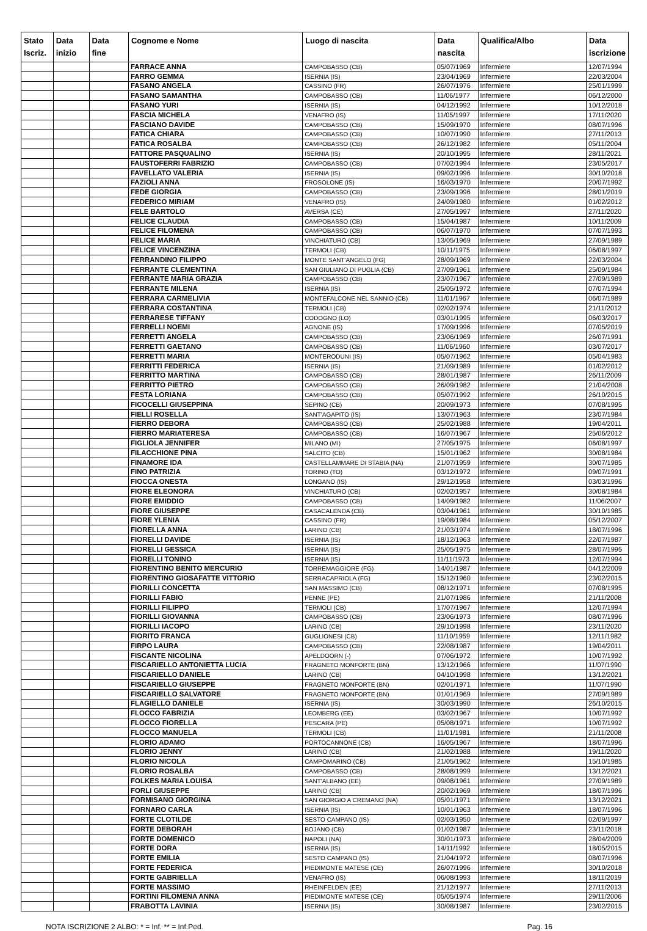| Stato Iscriz. | Data inizio | Data fine | Cognome e Nome | Luogo di nascita | Data nascita | Qualifica/Albo | Data iscrizione |
| --- | --- | --- | --- | --- | --- | --- | --- |
| | | | FARRACE ANNA | CAMPOBASSO (CB) | 05/07/1969 | Infermiere | 12/07/1994 |
| | | | FARRO GEMMA | ISERNIA (IS) | 23/04/1969 | Infermiere | 22/03/2004 |
| | | | FASANO ANGELA | CASSINO (FR) | 26/07/1976 | Infermiere | 25/01/1999 |
| | | | FASANO SAMANTHA | CAMPOBASSO (CB) | 11/06/1977 | Infermiere | 06/12/2000 |
| | | | FASANO YURI | ISERNIA (IS) | 04/12/1992 | Infermiere | 10/12/2018 |
| | | | FASCIA MICHELA | VENAFRO (IS) | 11/05/1997 | Infermiere | 17/11/2020 |
| | | | FASCIANO DAVIDE | CAMPOBASSO (CB) | 15/09/1970 | Infermiere | 08/07/1996 |
| | | | FATICA CHIARA | CAMPOBASSO (CB) | 10/07/1990 | Infermiere | 27/11/2013 |
| | | | FATICA ROSALBA | CAMPOBASSO (CB) | 26/12/1982 | Infermiere | 05/11/2004 |
| | | | FATTORE PASQUALINO | ISERNIA (IS) | 20/10/1995 | Infermiere | 28/11/2021 |
| | | | FAUSTOFERRI FABRIZIO | CAMPOBASSO (CB) | 07/02/1994 | Infermiere | 23/05/2017 |
| | | | FAVELLATO VALERIA | ISERNIA (IS) | 09/02/1996 | Infermiere | 30/10/2018 |
| | | | FAZIOLI ANNA | FROSOLONE (IS) | 16/03/1970 | Infermiere | 20/07/1992 |
| | | | FEDE GIORGIA | CAMPOBASSO (CB) | 23/09/1996 | Infermiere | 28/01/2019 |
| | | | FEDERICO MIRIAM | VENAFRO (IS) | 24/09/1980 | Infermiere | 01/02/2012 |
| | | | FELE BARTOLO | AVERSA (CE) | 27/05/1997 | Infermiere | 27/11/2020 |
| | | | FELICE CLAUDIA | CAMPOBASSO (CB) | 15/04/1987 | Infermiere | 10/11/2009 |
| | | | FELICE FILOMENA | CAMPOBASSO (CB) | 06/07/1970 | Infermiere | 07/07/1993 |
| | | | FELICE MARIA | VINCHIATURO (CB) | 13/05/1969 | Infermiere | 27/09/1989 |
| | | | FELICE VINCENZINA | TERMOLI (CB) | 10/11/1975 | Infermiere | 06/08/1997 |
| | | | FERRANDINO FILIPPO | MONTE SANT'ANGELO (FG) | 28/09/1969 | Infermiere | 22/03/2004 |
| | | | FERRANTE CLEMENTINA | SAN GIULIANO DI PUGLIA (CB) | 27/09/1961 | Infermiere | 25/09/1984 |
| | | | FERRANTE MARIA GRAZIA | CAMPOBASSO (CB) | 23/07/1967 | Infermiere | 27/09/1989 |
| | | | FERRANTE MILENA | ISERNIA (IS) | 25/05/1972 | Infermiere | 07/07/1994 |
| | | | FERRARA CARMELIVIA | MONTEFALCONE NEL SANNIO (CB) | 11/01/1967 | Infermiere | 06/07/1989 |
| | | | FERRARA COSTANTINA | TERMOLI (CB) | 02/02/1974 | Infermiere | 21/11/2012 |
| | | | FERRARESE TIFFANY | CODOGNO (LO) | 03/01/1995 | Infermiere | 06/03/2017 |
| | | | FERRELLI NOEMI | AGNONE (IS) | 17/09/1996 | Infermiere | 07/05/2019 |
| | | | FERRETTI ANGELA | CAMPOBASSO (CB) | 23/06/1969 | Infermiere | 26/07/1991 |
| | | | FERRETTI GAETANO | CAMPOBASSO (CB) | 11/06/1960 | Infermiere | 03/07/2017 |
| | | | FERRETTI MARIA | MONTERODUNI (IS) | 05/07/1962 | Infermiere | 05/04/1983 |
| | | | FERRITTI FEDERICA | ISERNIA (IS) | 21/09/1989 | Infermiere | 01/02/2012 |
| | | | FERRITTO MARTINA | CAMPOBASSO (CB) | 28/01/1987 | Infermiere | 26/11/2009 |
| | | | FERRITTO PIETRO | CAMPOBASSO (CB) | 26/09/1982 | Infermiere | 21/04/2008 |
| | | | FESTA LORIANA | CAMPOBASSO (CB) | 05/07/1992 | Infermiere | 26/10/2015 |
| | | | FICOCELLI GIUSEPPINA | SEPINO (CB) | 20/09/1973 | Infermiere | 07/08/1995 |
| | | | FIELLI ROSELLA | SANT'AGAPITO (IS) | 13/07/1963 | Infermiere | 23/07/1984 |
| | | | FIERRO DEBORA | CAMPOBASSO (CB) | 25/02/1988 | Infermiere | 19/04/2011 |
| | | | FIERRO MARIATERESA | CAMPOBASSO (CB) | 16/07/1967 | Infermiere | 25/06/2012 |
| | | | FIGLIOLA JENNIFER | MILANO (MI) | 27/05/1975 | Infermiere | 06/08/1997 |
| | | | FILACCHIONE PINA | SALCITO (CB) | 15/01/1962 | Infermiere | 30/08/1984 |
| | | | FINAMORE IDA | CASTELLAMMARE DI STABIA (NA) | 21/07/1959 | Infermiere | 30/07/1985 |
| | | | FINO PATRIZIA | TORINO (TO) | 03/12/1972 | Infermiere | 09/07/1991 |
| | | | FIOCCA ONESTA | LONGANO (IS) | 29/12/1958 | Infermiere | 03/03/1996 |
| | | | FIORE ELEONORA | VINCHIATURO (CB) | 02/02/1957 | Infermiere | 30/08/1984 |
| | | | FIORE EMIDDIO | CAMPOBASSO (CB) | 14/09/1982 | Infermiere | 11/06/2007 |
| | | | FIORE GIUSEPPE | CASACALENDA (CB) | 03/04/1961 | Infermiere | 30/10/1985 |
| | | | FIORE YLENIA | CASSINO (FR) | 19/08/1984 | Infermiere | 05/12/2007 |
| | | | FIORELLA ANNA | LARINO (CB) | 21/03/1974 | Infermiere | 18/07/1996 |
| | | | FIORELLI DAVIDE | ISERNIA (IS) | 18/12/1963 | Infermiere | 22/07/1987 |
| | | | FIORELLI GESSICA | ISERNIA (IS) | 25/05/1975 | Infermiere | 28/07/1995 |
| | | | FIORELLI TONINO | ISERNIA (IS) | 11/11/1973 | Infermiere | 12/07/1994 |
| | | | FIORENTINO BENITO MERCURIO | TORREMAGGIORE (FG) | 14/01/1987 | Infermiere | 04/12/2009 |
| | | | FIORENTINO GIOSAFATTE VITTORIO | SERRACAPRIOLA (FG) | 15/12/1960 | Infermiere | 23/02/2015 |
| | | | FIORILLI CONCETTA | SAN MASSIMO (CB) | 08/12/1971 | Infermiere | 07/08/1995 |
| | | | FIORILLI FABIO | PENNE (PE) | 21/07/1986 | Infermiere | 21/11/2008 |
| | | | FIORILLI FILIPPO | TERMOLI (CB) | 17/07/1967 | Infermiere | 12/07/1994 |
| | | | FIORILLI GIOVANNA | CAMPOBASSO (CB) | 23/06/1973 | Infermiere | 08/07/1996 |
| | | | FIORILLI IACOPO | LARINO (CB) | 29/10/1998 | Infermiere | 23/11/2020 |
| | | | FIORITO FRANCA | GUGLIONESI (CB) | 11/10/1959 | Infermiere | 12/11/1982 |
| | | | FIRPO LAURA | CAMPOBASSO (CB) | 22/08/1987 | Infermiere | 19/04/2011 |
| | | | FISCANTE NICOLINA | APELDOORN (-) | 07/06/1972 | Infermiere | 10/07/1992 |
| | | | FISCARIELLO ANTONIETTA LUCIA | FRAGNETO MONFORTE (BN) | 13/12/1966 | Infermiere | 11/07/1990 |
| | | | FISCARIELLO DANIELE | LARINO (CB) | 04/10/1998 | Infermiere | 13/12/2021 |
| | | | FISCARIELLO GIUSEPPE | FRAGNETO MONFORTE (BN) | 02/01/1971 | Infermiere | 11/07/1990 |
| | | | FISCARIELLO SALVATORE | FRAGNETO MONFORTE (BN) | 01/01/1969 | Infermiere | 27/09/1989 |
| | | | FLAGIELLO DANIELE | ISERNIA (IS) | 30/03/1990 | Infermiere | 26/10/2015 |
| | | | FLOCCO FABRIZIA | LEOMBERG (EE) | 03/02/1967 | Infermiere | 10/07/1992 |
| | | | FLOCCO FIORELLA | PESCARA (PE) | 05/08/1971 | Infermiere | 10/07/1992 |
| | | | FLOCCO MANUELA | TERMOLI (CB) | 11/01/1981 | Infermiere | 21/11/2008 |
| | | | FLORIO ADAMO | PORTOCANNONE (CB) | 16/05/1967 | Infermiere | 18/07/1996 |
| | | | FLORIO JENNY | LARINO (CB) | 21/02/1988 | Infermiere | 19/11/2020 |
| | | | FLORIO NICOLA | CAMPOMARINO (CB) | 21/05/1962 | Infermiere | 15/10/1985 |
| | | | FLORIO ROSALBA | CAMPOBASSO (CB) | 28/08/1999 | Infermiere | 13/12/2021 |
| | | | FOLKES MARIA LOUISA | SANT'ALBANO (EE) | 09/08/1961 | Infermiere | 27/09/1989 |
| | | | FORLI GIUSEPPE | LARINO (CB) | 20/02/1969 | Infermiere | 18/07/1996 |
| | | | FORMISANO GIORGINA | SAN GIORGIO A CREMANO (NA) | 05/01/1971 | Infermiere | 13/12/2021 |
| | | | FORNARO CARLA | ISERNIA (IS) | 10/01/1963 | Infermiere | 18/07/1996 |
| | | | FORTE CLOTILDE | SESTO CAMPANO (IS) | 02/03/1950 | Infermiere | 02/09/1997 |
| | | | FORTE DEBORAH | BOJANO (CB) | 01/02/1987 | Infermiere | 23/11/2018 |
| | | | FORTE DOMENICO | NAPOLI (NA) | 30/01/1973 | Infermiere | 28/04/2009 |
| | | | FORTE DORA | ISERNIA (IS) | 14/11/1992 | Infermiere | 18/05/2015 |
| | | | FORTE EMILIA | SESTO CAMPANO (IS) | 21/04/1972 | Infermiere | 08/07/1996 |
| | | | FORTE FEDERICA | PIEDIMONTE MATESE (CE) | 26/07/1996 | Infermiere | 30/10/2018 |
| | | | FORTE GABRIELLA | VENAFRO (IS) | 06/08/1993 | Infermiere | 18/11/2019 |
| | | | FORTE MASSIMO | RHEINFELDEN (EE) | 21/12/1977 | Infermiere | 27/11/2013 |
| | | | FORTINI FILOMENA ANNA | PIEDIMONTE MATESE (CE) | 05/05/1974 | Infermiere | 29/11/2006 |
| | | | FRABOTTA LAVINIA | ISERNIA (IS) | 30/08/1987 | Infermiere | 23/02/2015 |
NOTA ISCRIZIONE 2 ALBO: * = Inf. ** = Inf.Ped. Pag. 16